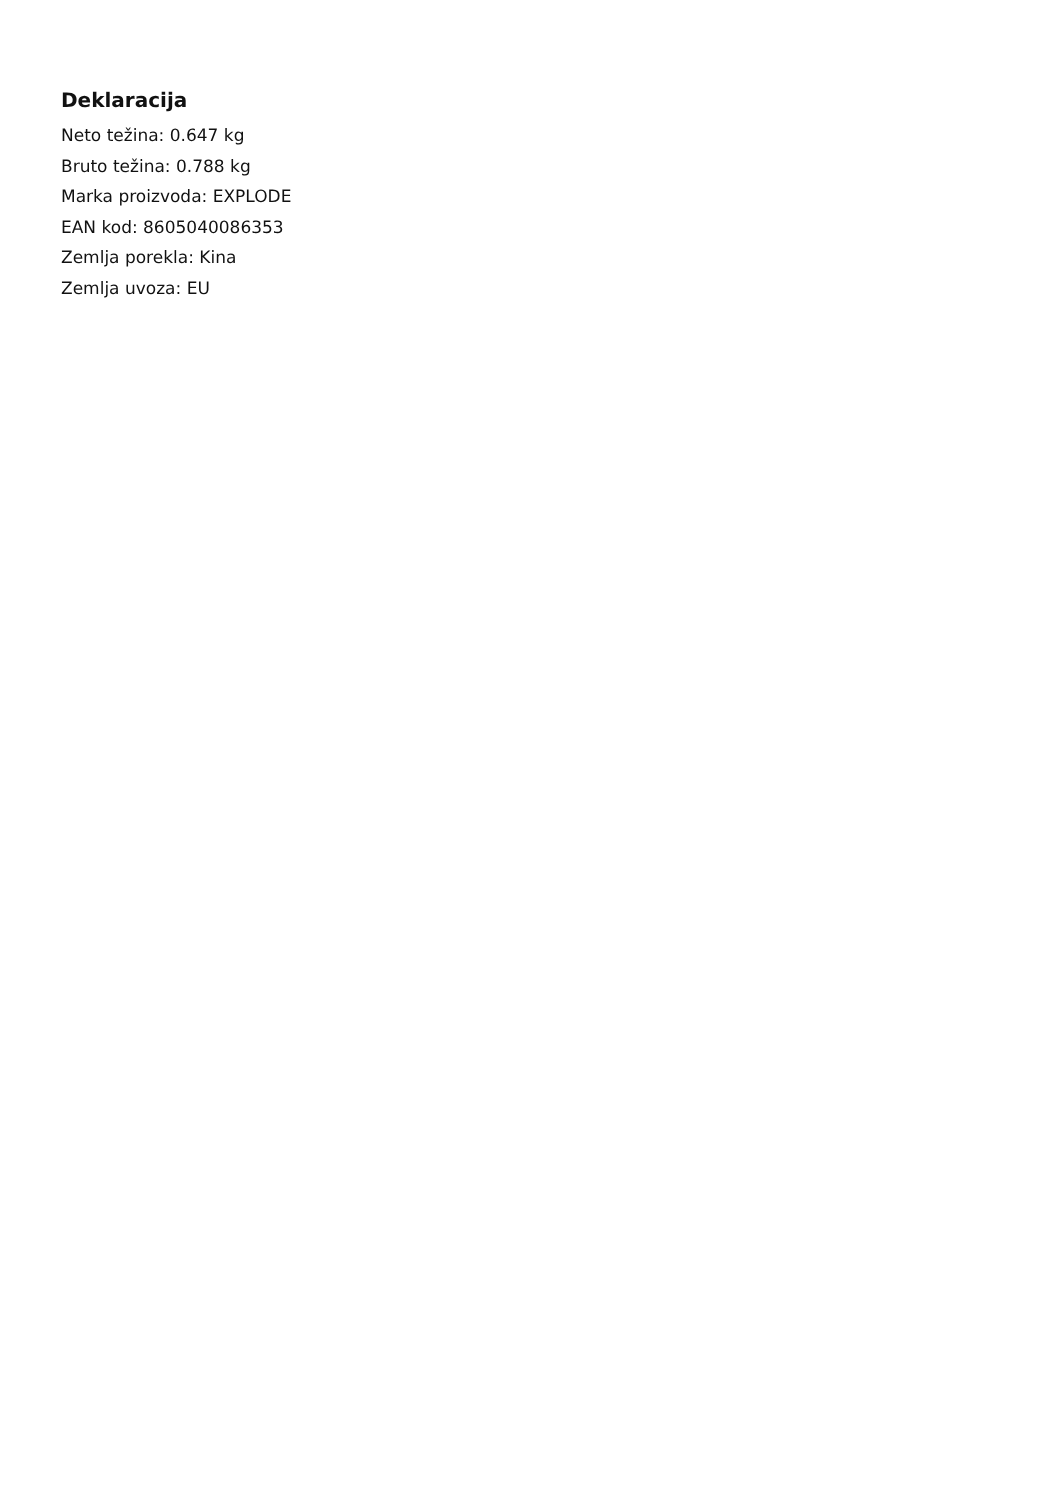Deklaracija
Neto težina: 0.647 kg
Bruto težina: 0.788 kg
Marka proizvoda: EXPLODE
EAN kod: 8605040086353
Zemlja porekla: Kina
Zemlja uvoza: EU